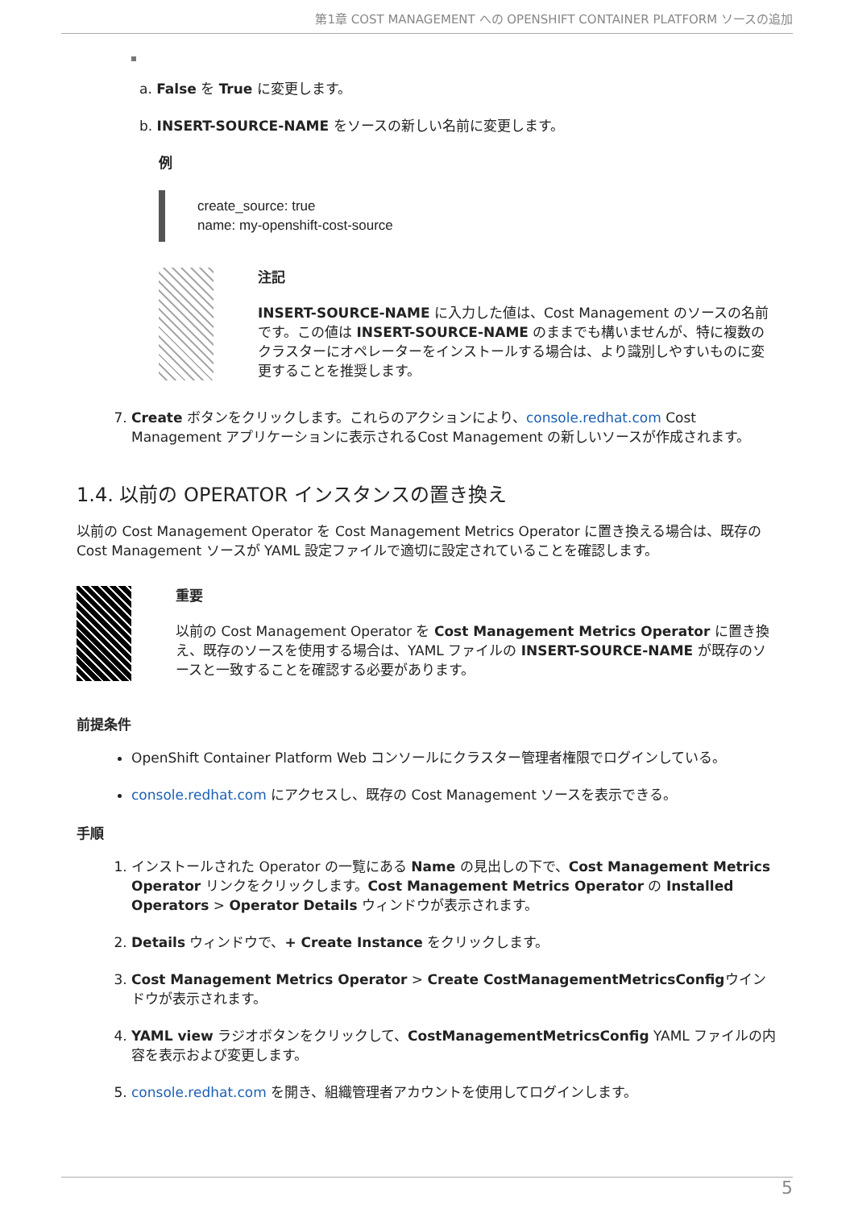第1章 COST MANAGEMENT への OPENSHIFT CONTAINER PLATFORM ソースの追加
a. False を True に変更します。
b. INSERT-SOURCE-NAME をソースの新しい名前に変更します。
例
create_source: true
name: my-openshift-cost-source
注記
INSERT-SOURCE-NAME に入力した値は、Cost Management のソースの名前です。この値は INSERT-SOURCE-NAME のままでも構いませんが、特に複数のクラスターにオペレーターをインストールする場合は、より識別しやすいものに変更することを推奨します。
7. Create ボタンをクリックします。これらのアクションにより、console.redhat.com Cost Management アプリケーションに表示されるCost Management の新しいソースが作成されます。
1.4. 以前の OPERATOR インスタンスの置き換え
以前の Cost Management Operator を Cost Management Metrics Operator に置き換える場合は、既存の Cost Management ソースが YAML 設定ファイルで適切に設定されていることを確認します。
重要
以前の Cost Management Operator を Cost Management Metrics Operator に置き換え、既存のソースを使用する場合は、YAML ファイルの INSERT-SOURCE-NAME が既存のソースと一致することを確認する必要があります。
前提条件
OpenShift Container Platform Web コンソールにクラスター管理者権限でログインしている。
console.redhat.com にアクセスし、既存の Cost Management ソースを表示できる。
手順
1. インストールされた Operator の一覧にある Name の見出しの下で、Cost Management Metrics Operator リンクをクリックします。Cost Management Metrics Operator の Installed Operators > Operator Details ウィンドウが表示されます。
2. Details ウィンドウで、+ Create Instance をクリックします。
3. Cost Management Metrics Operator > Create CostManagementMetricsConfigウインドウが表示されます。
4. YAML view ラジオボタンをクリックして、CostManagementMetricsConfig YAML ファイルの内容を表示および変更します。
5. console.redhat.com を開き、組織管理者アカウントを使用してログインします。
5